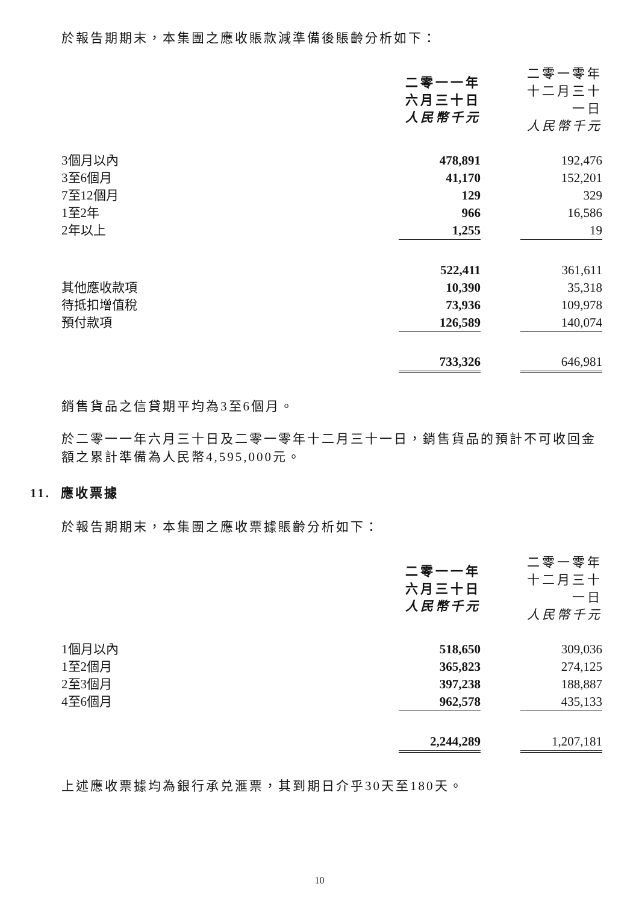於報告期期末，本集團之應收賬款減準備後賬齡分析如下：
| | 二零一一年 六月三十日 人民幣千元 | | 二零一零年 十二月三十一日 人民幣千元 |
| 3個月以內 | 478,891 | | 192,476 |
| 3至6個月 | 41,170 | | 152,201 |
| 7至12個月 | 129 | | 329 |
| 1至2年 | 966 | | 16,586 |
| 2年以上 | 1,255 | | 19 |
| | 522,411 | | 361,611 |
| 其他應收款項 | 10,390 | | 35,318 |
| 待抵扣增值稅 | 73,936 | | 109,978 |
| 預付款項 | 126,589 | | 140,074 |
| | 733,326 | | 646,981 |
銷售貨品之信貸期平均為3至6個月。
於二零一一年六月三十日及二零一零年十二月三十一日，銷售貨品的預計不可收回金額之累計準備為人民幣4,595,000元。
11. 應收票據
於報告期期末，本集團之應收票據賬齡分析如下：
| | 二零一一年 六月三十日 人民幣千元 | | 二零一零年 十二月三十一日 人民幣千元 |
| 1個月以內 | 518,650 | | 309,036 |
| 1至2個月 | 365,823 | | 274,125 |
| 2至3個月 | 397,238 | | 188,887 |
| 4至6個月 | 962,578 | | 435,133 |
| | 2,244,289 | | 1,207,181 |
上述應收票據均為銀行承兑滙票，其到期日介乎30天至180天。
10